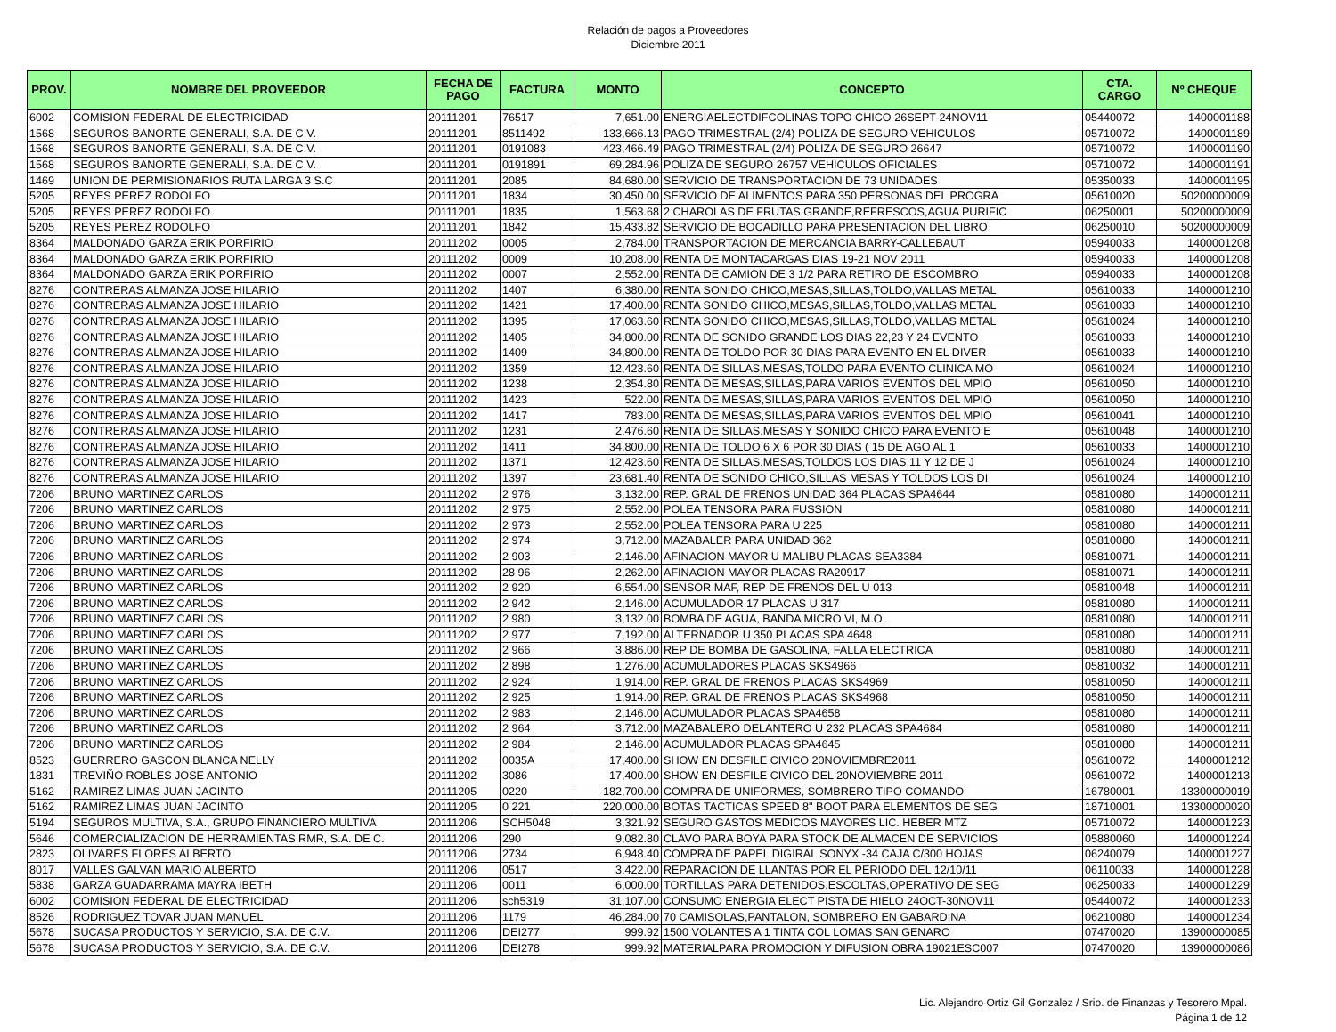Relación de pagos a Proveedores
Diciembre 2011
| PROV. | NOMBRE DEL PROVEEDOR | FECHA DE PAGO | FACTURA | MONTO | CONCEPTO | CTA. CARGO | Nº CHEQUE |
| --- | --- | --- | --- | --- | --- | --- | --- |
| 6002 | COMISION FEDERAL DE ELECTRICIDAD | 20111201 | 76517 | 7,651.00 | ENERGIAELECTDIFCOLINAS TOPO CHICO 26SEPT-24NOV11 | 05440072 | 1400001188 |
| 1568 | SEGUROS BANORTE GENERALI, S.A. DE C.V. | 20111201 | 8511492 | 133,666.13 | PAGO TRIMESTRAL (2/4) POLIZA DE SEGURO VEHICULOS | 05710072 | 1400001189 |
| 1568 | SEGUROS BANORTE GENERALI, S.A. DE C.V. | 20111201 | 0191083 | 423,466.49 | PAGO TRIMESTRAL (2/4) POLIZA DE SEGURO 26647 | 05710072 | 1400001190 |
| 1568 | SEGUROS BANORTE GENERALI, S.A. DE C.V. | 20111201 | 0191891 | 69,284.96 | POLIZA DE SEGURO 26757 VEHICULOS OFICIALES | 05710072 | 1400001191 |
| 1469 | UNION DE PERMISIONARIOS RUTA LARGA 3 S.C | 20111201 | 2085 | 84,680.00 | SERVICIO DE TRANSPORTACION DE 73 UNIDADES | 05350033 | 1400001195 |
| 5205 | REYES PEREZ RODOLFO | 20111201 | 1834 | 30,450.00 | SERVICIO DE ALIMENTOS PARA 350 PERSONAS DEL PROGRA | 05610020 | 50200000009 |
| 5205 | REYES PEREZ RODOLFO | 20111201 | 1835 | 1,563.68 | 2 CHAROLAS DE FRUTAS GRANDE,REFRESCOS,AGUA PURIFIC | 06250001 | 50200000009 |
| 5205 | REYES PEREZ RODOLFO | 20111201 | 1842 | 15,433.82 | SERVICIO DE BOCADILLO PARA PRESENTACION DEL LIBRO | 06250010 | 50200000009 |
| 8364 | MALDONADO GARZA ERIK PORFIRIO | 20111202 | 0005 | 2,784.00 | TRANSPORTACION DE MERCANCIA BARRY-CALLEBAUT | 05940033 | 1400001208 |
| 8364 | MALDONADO GARZA ERIK PORFIRIO | 20111202 | 0009 | 10,208.00 | RENTA DE MONTACARGAS DIAS 19-21 NOV 2011 | 05940033 | 1400001208 |
| 8364 | MALDONADO GARZA ERIK PORFIRIO | 20111202 | 0007 | 2,552.00 | RENTA DE CAMION DE 3 1/2 PARA RETIRO DE ESCOMBRO | 05940033 | 1400001208 |
| 8276 | CONTRERAS ALMANZA JOSE HILARIO | 20111202 | 1407 | 6,380.00 | RENTA SONIDO CHICO,MESAS,SILLAS,TOLDO,VALLAS METAL | 05610033 | 1400001210 |
| 8276 | CONTRERAS ALMANZA JOSE HILARIO | 20111202 | 1421 | 17,400.00 | RENTA SONIDO CHICO,MESAS,SILLAS,TOLDO,VALLAS METAL | 05610033 | 1400001210 |
| 8276 | CONTRERAS ALMANZA JOSE HILARIO | 20111202 | 1395 | 17,063.60 | RENTA SONIDO CHICO,MESAS,SILLAS,TOLDO,VALLAS METAL | 05610024 | 1400001210 |
| 8276 | CONTRERAS ALMANZA JOSE HILARIO | 20111202 | 1405 | 34,800.00 | RENTA DE SONIDO GRANDE LOS DIAS 22,23 Y 24 EVENTO | 05610033 | 1400001210 |
| 8276 | CONTRERAS ALMANZA JOSE HILARIO | 20111202 | 1409 | 34,800.00 | RENTA DE TOLDO POR 30 DIAS PARA EVENTO EN EL DIVER | 05610033 | 1400001210 |
| 8276 | CONTRERAS ALMANZA JOSE HILARIO | 20111202 | 1359 | 12,423.60 | RENTA DE SILLAS,MESAS,TOLDO PARA EVENTO CLINICA MO | 05610024 | 1400001210 |
| 8276 | CONTRERAS ALMANZA JOSE HILARIO | 20111202 | 1238 | 2,354.80 | RENTA DE MESAS,SILLAS,PARA VARIOS EVENTOS DEL MPIO | 05610050 | 1400001210 |
| 8276 | CONTRERAS ALMANZA JOSE HILARIO | 20111202 | 1423 | 522.00 | RENTA DE MESAS,SILLAS,PARA VARIOS EVENTOS DEL MPIO | 05610050 | 1400001210 |
| 8276 | CONTRERAS ALMANZA JOSE HILARIO | 20111202 | 1417 | 783.00 | RENTA DE MESAS,SILLAS,PARA VARIOS EVENTOS DEL MPIO | 05610041 | 1400001210 |
| 8276 | CONTRERAS ALMANZA JOSE HILARIO | 20111202 | 1231 | 2,476.60 | RENTA DE SILLAS,MESAS Y SONIDO CHICO PARA EVENTO E | 05610048 | 1400001210 |
| 8276 | CONTRERAS ALMANZA JOSE HILARIO | 20111202 | 1411 | 34,800.00 | RENTA DE TOLDO 6 X 6 POR 30 DIAS ( 15 DE AGO AL 1 | 05610033 | 1400001210 |
| 8276 | CONTRERAS ALMANZA JOSE HILARIO | 20111202 | 1371 | 12,423.60 | RENTA DE SILLAS,MESAS,TOLDOS LOS DIAS 11 Y 12 DE J | 05610024 | 1400001210 |
| 8276 | CONTRERAS ALMANZA JOSE HILARIO | 20111202 | 1397 | 23,681.40 | RENTA DE SONIDO CHICO,SILLAS MESAS Y TOLDOS LOS DI | 05610024 | 1400001210 |
| 7206 | BRUNO MARTINEZ CARLOS | 20111202 | 2 976 | 3,132.00 | REP. GRAL DE FRENOS UNIDAD 364 PLACAS SPA4644 | 05810080 | 1400001211 |
| 7206 | BRUNO MARTINEZ CARLOS | 20111202 | 2 975 | 2,552.00 | POLEA TENSORA PARA FUSSION | 05810080 | 1400001211 |
| 7206 | BRUNO MARTINEZ CARLOS | 20111202 | 2 973 | 2,552.00 | POLEA TENSORA PARA U 225 | 05810080 | 1400001211 |
| 7206 | BRUNO MARTINEZ CARLOS | 20111202 | 2 974 | 3,712.00 | MAZABALER PARA UNIDAD 362 | 05810080 | 1400001211 |
| 7206 | BRUNO MARTINEZ CARLOS | 20111202 | 2 903 | 2,146.00 | AFINACION MAYOR U MALIBU PLACAS SEA3384 | 05810071 | 1400001211 |
| 7206 | BRUNO MARTINEZ CARLOS | 20111202 | 28 96 | 2,262.00 | AFINACION MAYOR PLACAS RA20917 | 05810071 | 1400001211 |
| 7206 | BRUNO MARTINEZ CARLOS | 20111202 | 2 920 | 6,554.00 | SENSOR MAF, REP DE FRENOS DEL U 013 | 05810048 | 1400001211 |
| 7206 | BRUNO MARTINEZ CARLOS | 20111202 | 2 942 | 2,146.00 | ACUMULADOR 17 PLACAS U 317 | 05810080 | 1400001211 |
| 7206 | BRUNO MARTINEZ CARLOS | 20111202 | 2 980 | 3,132.00 | BOMBA DE AGUA, BANDA MICRO VI, M.O. | 05810080 | 1400001211 |
| 7206 | BRUNO MARTINEZ CARLOS | 20111202 | 2 977 | 7,192.00 | ALTERNADOR U 350 PLACAS SPA 4648 | 05810080 | 1400001211 |
| 7206 | BRUNO MARTINEZ CARLOS | 20111202 | 2 966 | 3,886.00 | REP DE BOMBA DE GASOLINA, FALLA ELECTRICA | 05810080 | 1400001211 |
| 7206 | BRUNO MARTINEZ CARLOS | 20111202 | 2 898 | 1,276.00 | ACUMULADORES PLACAS SKS4966 | 05810032 | 1400001211 |
| 7206 | BRUNO MARTINEZ CARLOS | 20111202 | 2 924 | 1,914.00 | REP. GRAL DE FRENOS PLACAS SKS4969 | 05810050 | 1400001211 |
| 7206 | BRUNO MARTINEZ CARLOS | 20111202 | 2 925 | 1,914.00 | REP. GRAL DE FRENOS PLACAS SKS4968 | 05810050 | 1400001211 |
| 7206 | BRUNO MARTINEZ CARLOS | 20111202 | 2 983 | 2,146.00 | ACUMULADOR PLACAS SPA4658 | 05810080 | 1400001211 |
| 7206 | BRUNO MARTINEZ CARLOS | 20111202 | 2 964 | 3,712.00 | MAZABALERO DELANTERO U 232 PLACAS SPA4684 | 05810080 | 1400001211 |
| 7206 | BRUNO MARTINEZ CARLOS | 20111202 | 2 984 | 2,146.00 | ACUMULADOR PLACAS SPA4645 | 05810080 | 1400001211 |
| 8523 | GUERRERO GASCON BLANCA NELLY | 20111202 | 0035A | 17,400.00 | SHOW EN DESFILE CIVICO 20NOVIEMBRE2011 | 05610072 | 1400001212 |
| 1831 | TREVIÑO ROBLES JOSE ANTONIO | 20111202 | 3086 | 17,400.00 | SHOW EN DESFILE CIVICO DEL 20NOVIEMBRE 2011 | 05610072 | 1400001213 |
| 5162 | RAMIREZ LIMAS JUAN JACINTO | 20111205 | 0220 | 182,700.00 | COMPRA DE UNIFORMES, SOMBRERO TIPO COMANDO | 16780001 | 13300000019 |
| 5162 | RAMIREZ LIMAS JUAN JACINTO | 20111205 | 0 221 | 220,000.00 | BOTAS TACTICAS SPEED 8" BOOT PARA ELEMENTOS DE SEG | 18710001 | 13300000020 |
| 5194 | SEGUROS MULTIVA, S.A., GRUPO FINANCIERO MULTIVA | 20111206 | SCH5048 | 3,321.92 | SEGURO GASTOS MEDICOS MAYORES LIC. HEBER MTZ | 05710072 | 1400001223 |
| 5646 | COMERCIALIZACION DE HERRAMIENTAS RMR, S.A. DE C. | 20111206 | 290 | 9,082.80 | CLAVO PARA BOYA PARA STOCK DE ALMACEN DE SERVICIOS | 05880060 | 1400001224 |
| 2823 | OLIVARES FLORES ALBERTO | 20111206 | 2734 | 6,948.40 | COMPRA DE PAPEL DIGIRAL SONYX -34 CAJA C/300 HOJAS | 06240079 | 1400001227 |
| 8017 | VALLES GALVAN MARIO ALBERTO | 20111206 | 0517 | 3,422.00 | REPARACION DE LLANTAS POR EL PERIODO DEL 12/10/11 | 06110033 | 1400001228 |
| 5838 | GARZA GUADARRAMA MAYRA IBETH | 20111206 | 0011 | 6,000.00 | TORTILLAS PARA DETENIDOS,ESCOLTAS,OPERATIVO DE SEG | 06250033 | 1400001229 |
| 6002 | COMISION FEDERAL DE ELECTRICIDAD | 20111206 | sch5319 | 31,107.00 | CONSUMO ENERGIA ELECT PISTA DE HIELO 24OCT-30NOV11 | 05440072 | 1400001233 |
| 8526 | RODRIGUEZ TOVAR JUAN MANUEL | 20111206 | 1179 | 46,284.00 | 70 CAMISOLAS,PANTALON, SOMBRERO EN GABARDINA | 06210080 | 1400001234 |
| 5678 | SUCASA PRODUCTOS Y SERVICIO, S.A. DE C.V. | 20111206 | DEI277 | 999.92 | 1500 VOLANTES A 1 TINTA COL LOMAS SAN GENARO | 07470020 | 13900000085 |
| 5678 | SUCASA PRODUCTOS Y SERVICIO, S.A. DE C.V. | 20111206 | DEI278 | 999.92 | MATERIALPARA PROMOCION Y DIFUSION OBRA 19021ESC007 | 07470020 | 13900000086 |
Lic. Alejandro Ortiz Gil Gonzalez / Srio. de Finanzas y Tesorero Mpal.
Página 1 de 12